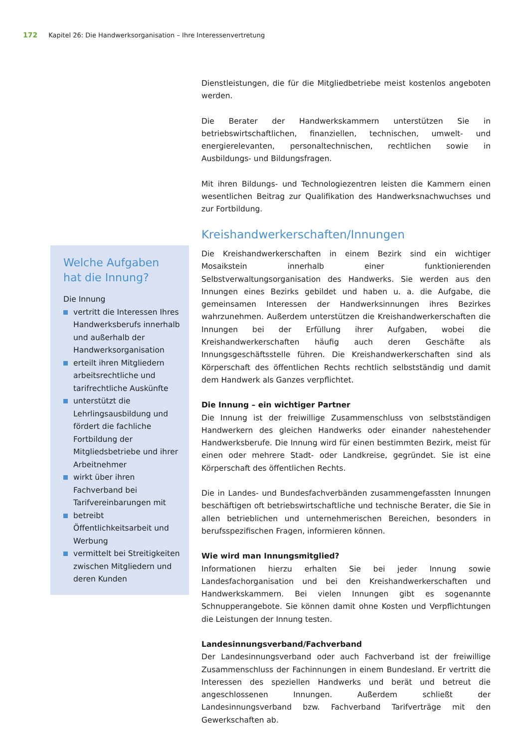172 Kapitel 26: Die Handwerksorganisation – Ihre Interessenvertretung
Welche Aufgaben hat die Innung?
Die Innung
vertritt die Interessen Ihres Handwerksberufs innerhalb und außerhalb der Handwerksorganisation
erteilt ihren Mitgliedern arbeitsrechtliche und tarifrechtliche Auskünfte
unterstützt die Lehrlingsausbildung und fördert die fachliche Fortbildung der Mitgliedsbetriebe und ihrer Arbeitnehmer
wirkt über ihren Fachverband bei Tarifvereinbarungen mit
betreibt Öffentlichkeitsarbeit und Werbung
vermittelt bei Streitigkeiten zwischen Mitgliedern und deren Kunden
Dienstleistungen, die für die Mitgliedbetriebe meist kostenlos angeboten werden.
Die Berater der Handwerkskammern unterstützen Sie in betriebswirtschaftlichen, finanziellen, technischen, umwelt- und energierelevanten, personaltechnischen, rechtlichen sowie in Ausbildungs- und Bildungsfragen.
Mit ihren Bildungs- und Technologiezentren leisten die Kammern einen wesentlichen Beitrag zur Qualifikation des Handwerksnachwuchses und zur Fortbildung.
Kreishandwerkerschaften/Innungen
Die Kreishandwerkerschaften in einem Bezirk sind ein wichtiger Mosaikstein innerhalb einer funktionierenden Selbstverwaltungsorganisation des Handwerks. Sie werden aus den Innungen eines Bezirks gebildet und haben u. a. die Aufgabe, die gemeinsamen Interessen der Handwerksinnungen ihres Bezirkes wahrzunehmen. Außerdem unterstützen die Kreishandwerkerschaften die Innungen bei der Erfüllung ihrer Aufgaben, wobei die Kreishandwerkerschaften häufig auch deren Geschäfte als Innungsgeschäftsstelle führen. Die Kreishandwerkerschaften sind als Körperschaft des öffentlichen Rechts rechtlich selbstständig und damit dem Handwerk als Ganzes verpflichtet.
Die Innung – ein wichtiger Partner
Die Innung ist der freiwillige Zusammenschluss von selbstständigen Handwerkern des gleichen Handwerks oder einander nahestehender Handwerksberufe. Die Innung wird für einen bestimmten Bezirk, meist für einen oder mehrere Stadt- oder Landkreise, gegründet. Sie ist eine Körperschaft des öffentlichen Rechts.
Die in Landes- und Bundesfachverbänden zusammengefassten Innungen beschäftigen oft betriebswirtschaftliche und technische Berater, die Sie in allen betrieblichen und unternehmerischen Bereichen, besonders in berufsspezifischen Fragen, informieren können.
Wie wird man Innungsmitglied?
Informationen hierzu erhalten Sie bei jeder Innung sowie Landesfachorganisation und bei den Kreishandwerkerschaften und Handwerkskammern. Bei vielen Innungen gibt es sogenannte Schnupperangebote. Sie können damit ohne Kosten und Verpflichtungen die Leistungen der Innung testen.
Landesinnungsverband/Fachverband
Der Landesinnungsverband oder auch Fachverband ist der freiwillige Zusammenschluss der Fachinnungen in einem Bundesland. Er vertritt die Interessen des speziellen Handwerks und berät und betreut die angeschlossenen Innungen. Außerdem schließt der Landesinnungsverband bzw. Fachverband Tarifverträge mit den Gewerkschaften ab.